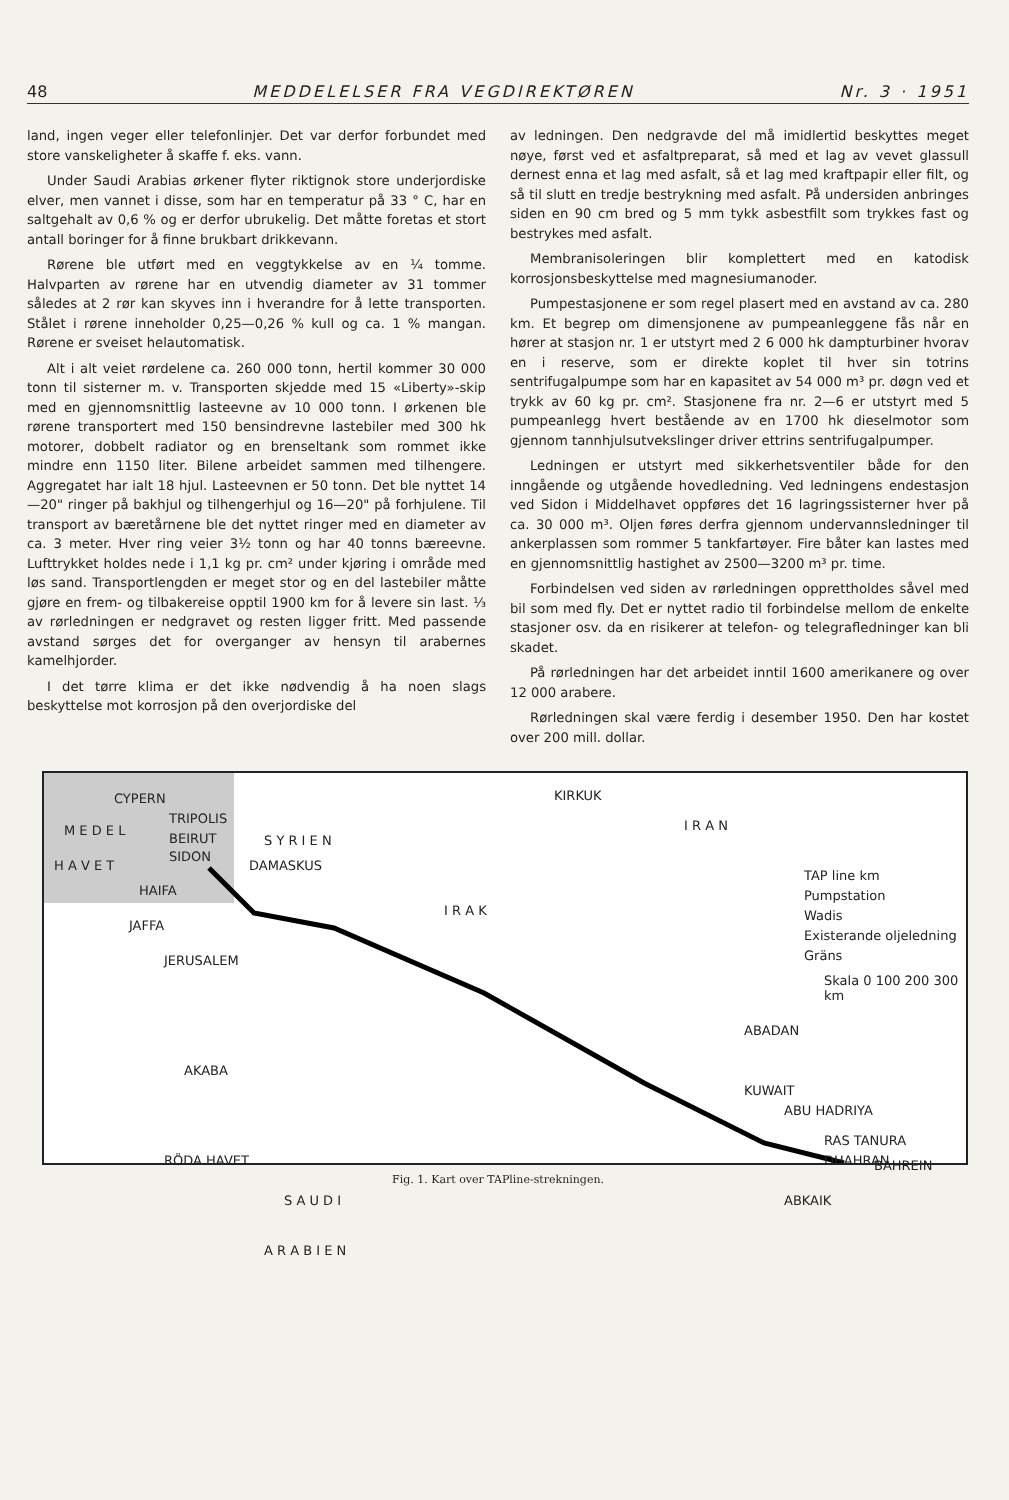48 MEDDELELSER FRA VEGDIREKTØREN Nr. 3 · 1951
land, ingen veger eller telefonlinjer. Det var derfor forbundet med store vanskeligheter å skaffe f. eks. vann.
Under Saudi Arabias ørkener flyter riktignok store underjordiske elver, men vannet i disse, som har en temperatur på 33 ° C, har en saltgehalt av 0,6 % og er derfor ubrukelig. Det måtte foretas et stort antall boringer for å finne brukbart drikkevann.
Rørene ble utført med en veggtykkelse av en ¼ tomme. Halvparten av rørene har en utvendig diameter av 31 tommer således at 2 rør kan skyves inn i hverandre for å lette transporten. Stålet i rørene inneholder 0,25—0,26 % kull og ca. 1 % mangan. Rørene er sveiset helautomatisk.
Alt i alt veiet rørdelene ca. 260 000 tonn, hertil kommer 30 000 tonn til sisterner m. v. Transporten skjedde med 15 «Liberty»-skip med en gjennomsnittlig lasteevne av 10 000 tonn. I ørkenen ble rørene transportert med 150 bensindrevne lastebiler med 300 hk motorer, dobbelt radiator og en brenseltank som rommet ikke mindre enn 1150 liter. Bilene arbeidet sammen med tilhengere. Aggregatet har ialt 18 hjul. Lasteevnen er 50 tonn. Det ble nyttet 14—20" ringer på bakhjul og tilhengerhjul og 16—20" på forhjulene. Til transport av bæretårnene ble det nyttet ringer med en diameter av ca. 3 meter. Hver ring veier 3½ tonn og har 40 tonns bæreevne. Lufttrykket holdes nede i 1,1 kg pr. cm² under kjøring i område med løs sand. Transportlengden er meget stor og en del lastebiler måtte gjøre en frem- og tilbakereise opptil 1900 km for å levere sin last. ⅓ av rørledningen er nedgravet og resten ligger fritt. Med passende avstand sørges det for overganger av hensyn til arabernes kamelhjorder.
I det tørre klima er det ikke nødvendig å ha noen slags beskyttelse mot korrosjon på den overjordiske del
av ledningen. Den nedgravde del må imidlertid beskyttes meget nøye, først ved et asfaltpreparat, så med et lag av vevet glassull dernest enna et lag med asfalt, så et lag med kraftpapir eller filt, og så til slutt en tredje bestrykning med asfalt. På undersiden anbringes siden en 90 cm bred og 5 mm tykk asbestfilt som trykkes fast og bestrykes med asfalt.
Membranisoleringen blir komplettert med en katodisk korrosjonsbeskyttelse med magnesiumanoder.
Pumpestasjonene er som regel plasert med en avstand av ca. 280 km. Et begrep om dimensjonene av pumpeanleggene fås når en hører at stasjon nr. 1 er utstyrt med 2 6 000 hk dampturbiner hvorav en i reserve, som er direkte koplet til hver sin totrins sentrifugalpumpe som har en kapasitet av 54 000 m³ pr. døgn ved et trykk av 60 kg pr. cm². Stasjonene fra nr. 2—6 er utstyrt med 5 pumpeanlegg hvert bestående av en 1700 hk dieselmotor som gjennom tannhjulsutvekslinger driver ettrins sentrifugalpumper.
Ledningen er utstyrt med sikkerhetsventiler både for den inngående og utgående hovedledning. Ved ledningens endestasjon ved Sidon i Middelhavet oppføres det 16 lagringssisterner hver på ca. 30 000 m³. Oljen føres derfra gjennom undervannsledninger til ankerplassen som rommer 5 tankfartøyer. Fire båter kan lastes med en gjennomsnittlig hastighet av 2500—3200 m³ pr. time.
Forbindelsen ved siden av rørledningen opprettholdes såvel med bil som med fly. Det er nyttet radio til forbindelse mellom de enkelte stasjoner osv. da en risikerer at telefon- og telegrafledninger kan bli skadet.
På rørledningen har det arbeidet inntil 1600 amerikanere og over 12 000 arabere.
Rørledningen skal være ferdig i desember 1950. Den har kostet over 200 mill. dollar.
CYPERN
M E D E L
H A V E T
TRIPOLIS
BEIRUT
SIDON
HAIFA
JAFFA
JERUSALEM
AKABA
S Y R I E N
DAMASKUS
KIRKUK
I R A K
I R A N
TAP line km
Pumpstation
Wadis
Existerande oljeledning
Gräns
Skala 0 100 200 300 km
ABADAN
KUWAIT
RÖDA HAVET
S A U D I
A R A B I E N
ABU HADRIYA
RAS TANURA
DHAHRAN BAHREIN
ABKAIK
Fig. 1. Kart over TAPline-strekningen.